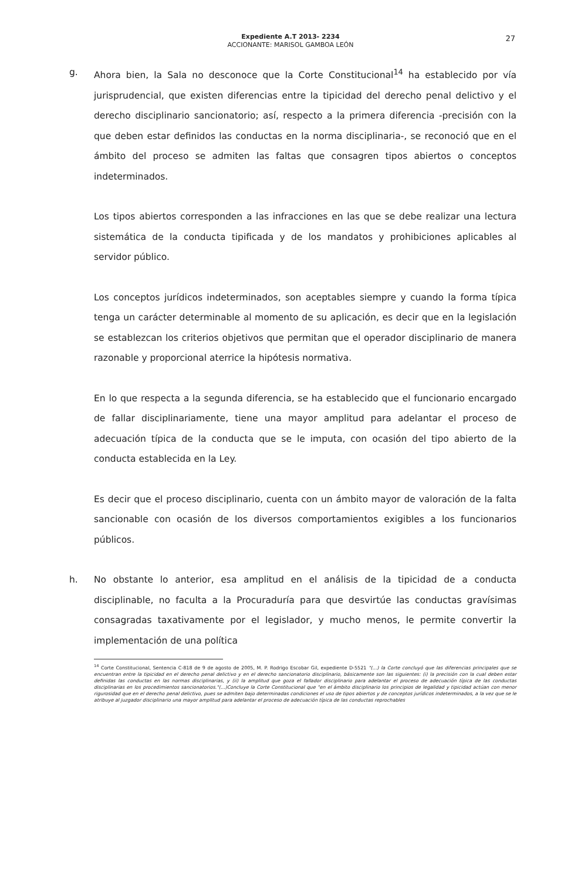27
Expediente A.T 2013- 2234
ACCIONANTE: MARISOL GAMBOA LEÓN
g. Ahora bien, la Sala no desconoce que la Corte Constitucional<sup>14</sup> ha establecido por vía jurisprudencial, que existen diferencias entre la tipicidad del derecho penal delictivo y el derecho disciplinario sancionatorio; así, respecto a la primera diferencia -precisión con la que deben estar definidos las conductas en la norma disciplinaria-, se reconoció que en el ámbito del proceso se admiten las faltas que consagren tipos abiertos o conceptos indeterminados.
Los tipos abiertos corresponden a las infracciones en las que se debe realizar una lectura sistemática de la conducta tipificada y de los mandatos y prohibiciones aplicables al servidor público.
Los conceptos jurídicos indeterminados, son aceptables siempre y cuando la forma típica tenga un carácter determinable al momento de su aplicación, es decir que en la legislación se establezcan los criterios objetivos que permitan que el operador disciplinario de manera razonable y proporcional aterrice la hipótesis normativa.
En lo que respecta a la segunda diferencia, se ha establecido que el funcionario encargado de fallar disciplinariamente, tiene una mayor amplitud para adelantar el proceso de adecuación típica de la conducta que se le imputa, con ocasión del tipo abierto de la conducta establecida en la Ley.
Es decir que el proceso disciplinario, cuenta con un ámbito mayor de valoración de la falta sancionable con ocasión de los diversos comportamientos exigibles a los funcionarios públicos.
h. No obstante lo anterior, esa amplitud en el análisis de la tipicidad de a conducta disciplinable, no faculta a la Procuraduría para que desvirtúe las conductas gravísimas consagradas taxativamente por el legislador, y mucho menos, le permite convertir la implementación de una política
<sup>14</sup> Corte Constitucional, Sentencia C-818 de 9 de agosto de 2005, M. P. Rodrigo Escobar Gil, expediente D-5521 "(...) la Corte concluyó que las diferencias principales que se encuentran entre la tipicidad en el derecho penal delictivo y en el derecho sancionatorio disciplinario, básicamente son las siguientes: (i) la precisión con la cual deben estar definidas las conductas en las normas disciplinarias, y (ii) la amplitud que goza el fallador disciplinario para adelantar el proceso de adecuación típica de las conductas disciplinarias en los procedimientos sancionatorios."(...)Concluye la Corte Constitucional que "en el ámbito disciplinario los principios de legalidad y tipicidad actúan con menor rigurosidad que en el derecho penal delictivo, pues se admiten bajo determinadas condiciones el uso de tipos abiertos y de conceptos jurídicos indeterminados, a la vez que se le atribuye al juzgador disciplinario una mayor amplitud para adelantar el proceso de adecuación típica de las conductas reprochables